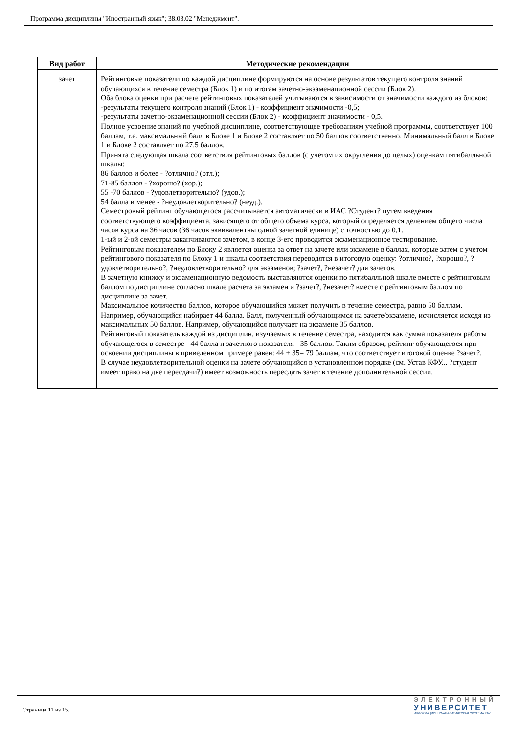Программа дисциплины "Иностранный язык"; 38.03.02 "Менеджмент".
| Вид работ | Методические рекомендации |
| --- | --- |
| зачет | Рейтинговые показатели по каждой дисциплине формируются на основе результатов текущего контроля знаний обучающихся в течение семестра (Блок 1) и по итогам зачетно-экзаменационной сессии (Блок 2). Оба блока оценки при расчете рейтинговых показателей учитываются в зависимости от значимости каждого из блоков: -результаты текущего контроля знаний (Блок 1) - коэффициент значимости -0,5; -результаты зачетно-экзаменационной сессии (Блок 2) - коэффициент значимости - 0,5. Полное усвоение знаний по учебной дисциплине, соответствующее требованиям учебной программы, соответствует 100 баллам, т.е. максимальный балл в Блоке 1 и Блоке 2 составляет по 50 баллов соответственно. Минимальный балл в Блоке 1 и Блоке 2 составляет по 27.5 баллов. Принята следующая шкала соответствия рейтинговых баллов (с учетом их округления до целых) оценкам пятибалльной шкалы: 86 баллов и более - ?отлично? (отл.); 71-85 баллов - ?хорошо? (хор.); 55 -70 баллов - ?удовлетворительно? (удов.); 54 балла и менее - ?неудовлетворительно? (неуд.). Семестровый рейтинг обучающегося рассчитывается автоматически в ИАС ?Студент? путем введения соответствующего коэффициента, зависящего от общего объема курса, который определяется делением общего числа часов курса на 36 часов (36 часов эквивалентны одной зачетной единице) с точностью до 0,1. 1-ый и 2-ой семестры заканчиваются зачетом, в конце 3-его проводится экзаменационное тестирование. Рейтинговым показателем по Блоку 2 является оценка за ответ на зачете или экзамене в баллах, которые затем с учетом рейтингового показателя по Блоку 1 и шкалы соответствия переводятся в итоговую оценку: ?отлично?, ?хорошо?, ?удовлетворительно?, ?неудовлетворительно? для экзаменов; ?зачет?, ?незачет? для зачетов. В зачетную книжку и экзаменационную ведомость выставляются оценки по пятибалльной шкале вместе с рейтинговым баллом по дисциплине согласно шкале расчета за экзамен и ?зачет?, ?незачет? вместе с рейтинговым баллом по дисциплине за зачет. Максимальное количество баллов, которое обучающийся может получить в течение семестра, равно 50 баллам. Например, обучающийся набирает 44 балла. Балл, полученный обучающимся на зачете/экзамене, исчисляется исходя из максимальных 50 баллов. Например, обучающийся получает на экзамене 35 баллов. Рейтинговый показатель каждой из дисциплин, изучаемых в течение семестра, находится как сумма показателя работы обучающегося в семестре - 44 балла и зачетного показателя - 35 баллов. Таким образом, рейтинг обучающегося при освоении дисциплины в приведенном примере равен: 44 + 35= 79 баллам, что соответствует итоговой оценке ?зачет?. В случае неудовлетворительной оценки на зачете обучающийся в установленном порядке (см. Устав КФУ... ?студент имеет право на две пересдачи?) имеет возможность пересдать зачет в течение дополнительной сессии. |
Страница 11 из 15.
ЭЛЕКТРОННЫЙ
УНИВЕРСИТЕТ
ИНФОРМАЦИОННО-АНАЛИТИЧЕСКАЯ СИСТЕМА КФУ